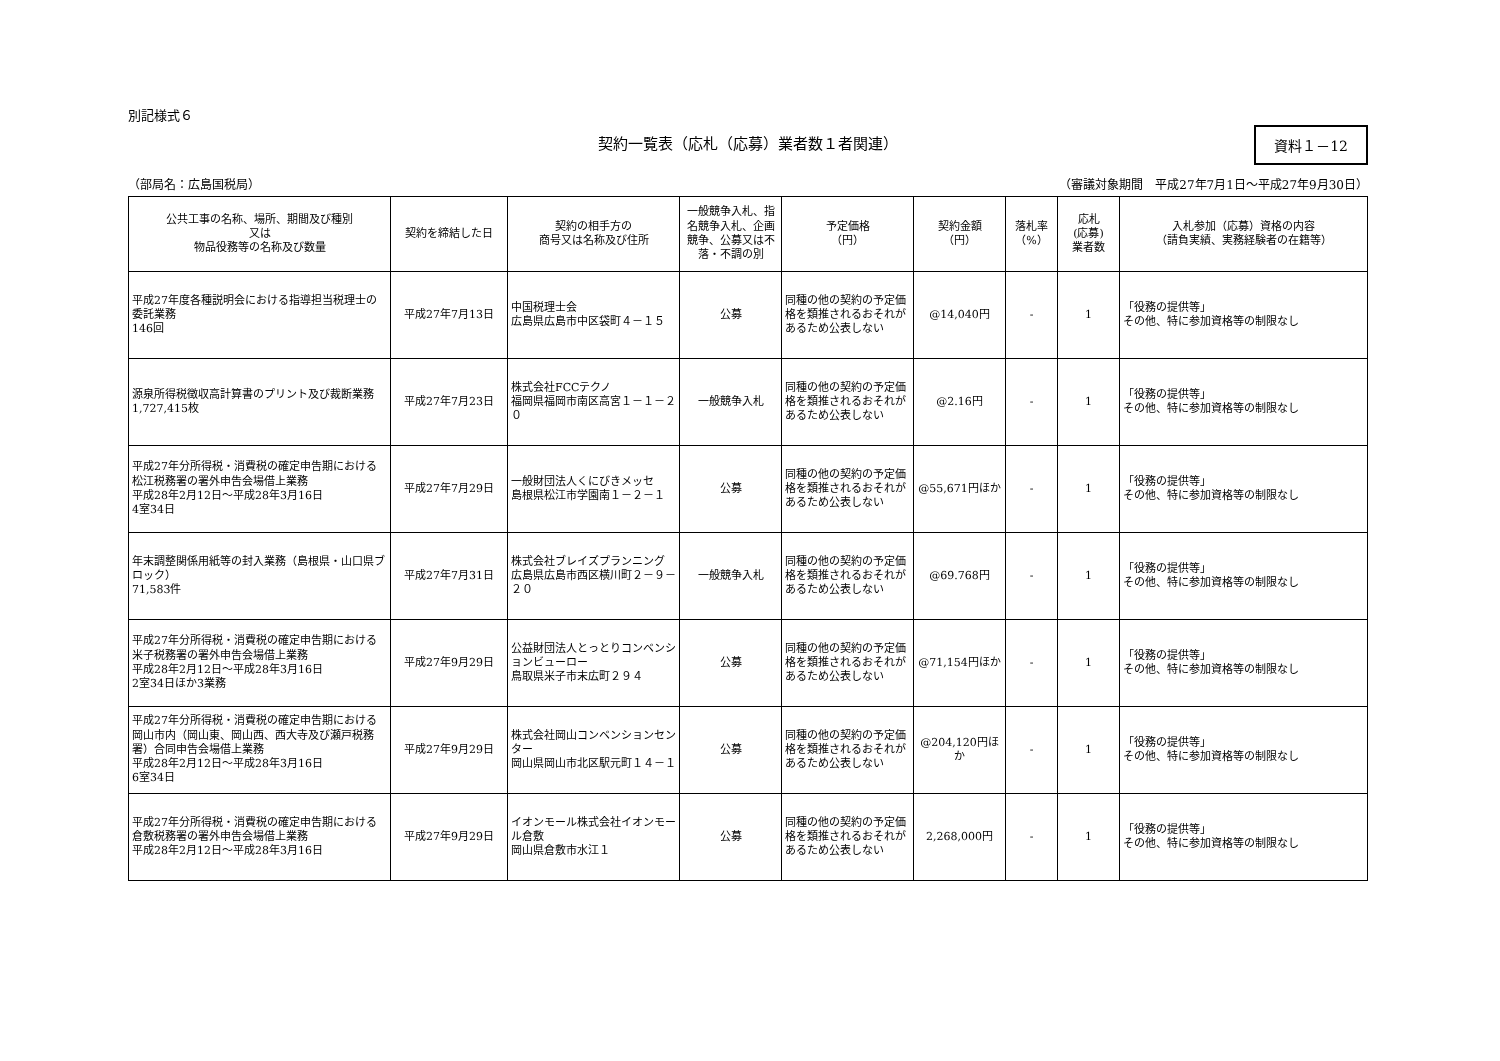別記様式６
契約一覧表（応札（応募）業者数１者関連）
資料１－12
（部局名：広島国税局） （審議対象期間　平成27年7月1日～平成27年9月30日）
| 公共工事の名称、場所、期間及び種別 又は 物品役務等の名称及び数量 | 契約を締結した日 | 契約の相手方の 商号又は名称及び住所 | 一般競争入札、指名競争入札、企画競争、公募又は不落・不調の別 | 予定価格 （円） | 契約金額 （円） | 落札率 （%） | 応札 (応募) 業者数 | 入札参加（応募）資格の内容 （請負実績、実務経験者の在籍等） |
| --- | --- | --- | --- | --- | --- | --- | --- | --- |
| 平成27年度各種説明会における指導担当税理士の委託業務 146回 | 平成27年7月13日 | 中国税理士会 広島県広島市中区袋町４－１５ | 公募 | 同種の他の契約の予定価格を類推されるおそれがあるため公表しない | @14,040円 | - | 1 | 「役務の提供等」 その他、特に参加資格等の制限なし |
| 源泉所得税徴収高計算書のプリント及び裁断業務 1,727,415枚 | 平成27年7月23日 | 株式会社FCCテクノ 福岡県福岡市南区高宮１－１－２０ | 一般競争入札 | 同種の他の契約の予定価格を類推されるおそれがあるため公表しない | @2.16円 | - | 1 | 「役務の提供等」 その他、特に参加資格等の制限なし |
| 平成27年分所得税・消費税の確定申告期における松江税務署の署外申告会場借上業務 平成28年2月12日～平成28年3月16日 4室34日 | 平成27年7月29日 | 一般財団法人くにびきメッセ 島根県松江市学園南１－２－１ | 公募 | 同種の他の契約の予定価格を類推されるおそれがあるため公表しない | @55,671円ほか | - | 1 | 「役務の提供等」 その他、特に参加資格等の制限なし |
| 年末調整関係用紙等の封入業務（島根県・山口県ブロック） 71,583件 | 平成27年7月31日 | 株式会社ブレイズプランニング 広島県広島市西区横川町２－９－２０ | 一般競争入札 | 同種の他の契約の予定価格を類推されるおそれがあるため公表しない | @69.768円 | - | 1 | 「役務の提供等」 その他、特に参加資格等の制限なし |
| 平成27年分所得税・消費税の確定申告期における米子税務署の署外申告会場借上業務 平成28年2月12日～平成28年3月16日 2室34日ほか3業務 | 平成27年9月29日 | 公益財団法人とっとりコンベンションビューロー 鳥取県米子市末広町２９４ | 公募 | 同種の他の契約の予定価格を類推されるおそれがあるため公表しない | @71,154円ほか | - | 1 | 「役務の提供等」 その他、特に参加資格等の制限なし |
| 平成27年分所得税・消費税の確定申告期における岡山市内（岡山東、岡山西、西大寺及び瀬戸税務署）合同申告会場借上業務 平成28年2月12日～平成28年3月16日 6室34日 | 平成27年9月29日 | 株式会社岡山コンベンションセンター 岡山県岡山市北区駅元町１４－１ | 公募 | 同種の他の契約の予定価格を類推されるおそれがあるため公表しない | @204,120円ほか | - | 1 | 「役務の提供等」 その他、特に参加資格等の制限なし |
| 平成27年分所得税・消費税の確定申告期における倉敷税務署の署外申告会場借上業務 平成28年2月12日～平成28年3月16日 | 平成27年9月29日 | イオンモール株式会社イオンモール倉敷 岡山県倉敷市水江１ | 公募 | 同種の他の契約の予定価格を類推されるおそれがあるため公表しない | 2,268,000円 | - | 1 | 「役務の提供等」 その他、特に参加資格等の制限なし |